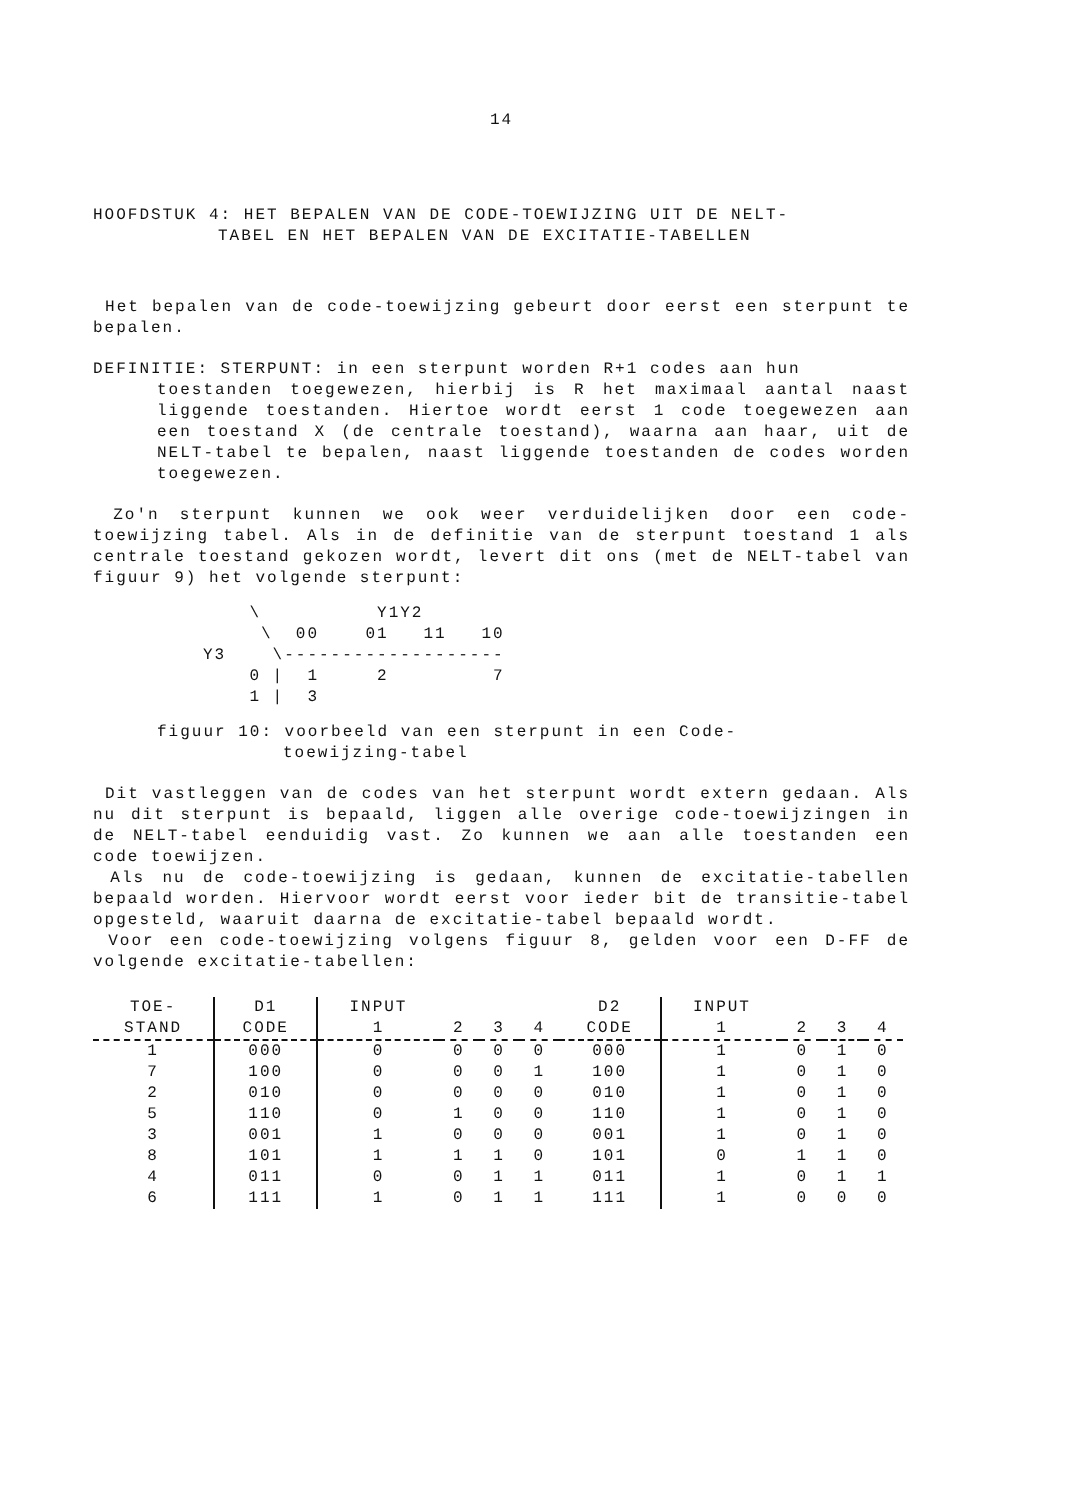14
HOOFDSTUK 4: HET BEPALEN VAN DE CODE-TOEWIJZING UIT DE NELT-
TABEL EN HET BEPALEN VAN DE EXCITATIE-TABELLEN
Het bepalen van de code-toewijzing gebeurt door eerst een sterpunt te bepalen.
DEFINITIE: STERPUNT: in een sterpunt worden R+1 codes aan hun
toestanden toegewezen, hierbij is R het maximaal aantal naast liggende toestanden. Hiertoe wordt eerst 1 code toegewezen aan een toestand X (de centrale toestand), waarna aan haar, uit de NELT-tabel te bepalen, naast liggende toestanden de codes worden toegewezen.
Zo'n sterpunt kunnen we ook weer verduidelijken door een code-toewijzing tabel. Als in de definitie van de sterpunt toestand 1 als centrale toestand gekozen wordt, levert dit ons (met de NELT-tabel van figuur 9) het volgende sterpunt:
    \          Y1Y2
     \  00    01   11   10
Y3    \-------------------
    0 |  1     2         7
    1 |  3
figuur 10: voorbeeld van een sterpunt in een Code-
toewijzing-tabel
Dit vastleggen van de codes van het sterpunt wordt extern gedaan. Als nu dit sterpunt is bepaald, liggen alle overige code-toewijzingen in de NELT-tabel eenduidig vast. Zo kunnen we aan alle toestanden een code toewijzen.
Als nu de code-toewijzing is gedaan, kunnen de excitatie-tabellen bepaald worden. Hiervoor wordt eerst voor ieder bit de transitie-tabel opgesteld, waaruit daarna de excitatie-tabel bepaald wordt.
Voor een code-toewijzing volgens figuur 8, gelden voor een D-FF de volgende excitatie-tabellen:
| TOE- | D1 | INPUT | | | | D2 | INPUT | | | |
| --- | --- | --- | --- | --- | --- | --- | --- | --- | --- | --- |
| STAND | CODE | 1 | 2 | 3 | 4 | CODE | 1 | 2 | 3 | 4 |
| 1 | 000 | 0 | 0 | 0 | 0 | 000 | 1 | 0 | 1 | 0 |
| 7 | 100 | 0 | 0 | 0 | 1 | 100 | 1 | 0 | 1 | 0 |
| 2 | 010 | 0 | 0 | 0 | 0 | 010 | 1 | 0 | 1 | 0 |
| 5 | 110 | 0 | 1 | 0 | 0 | 110 | 1 | 0 | 1 | 0 |
| 3 | 001 | 1 | 0 | 0 | 0 | 001 | 1 | 0 | 1 | 0 |
| 8 | 101 | 1 | 1 | 1 | 0 | 101 | 0 | 1 | 1 | 0 |
| 4 | 011 | 0 | 0 | 1 | 1 | 011 | 1 | 0 | 1 | 1 |
| 6 | 111 | 1 | 0 | 1 | 1 | 111 | 1 | 0 | 0 | 0 |